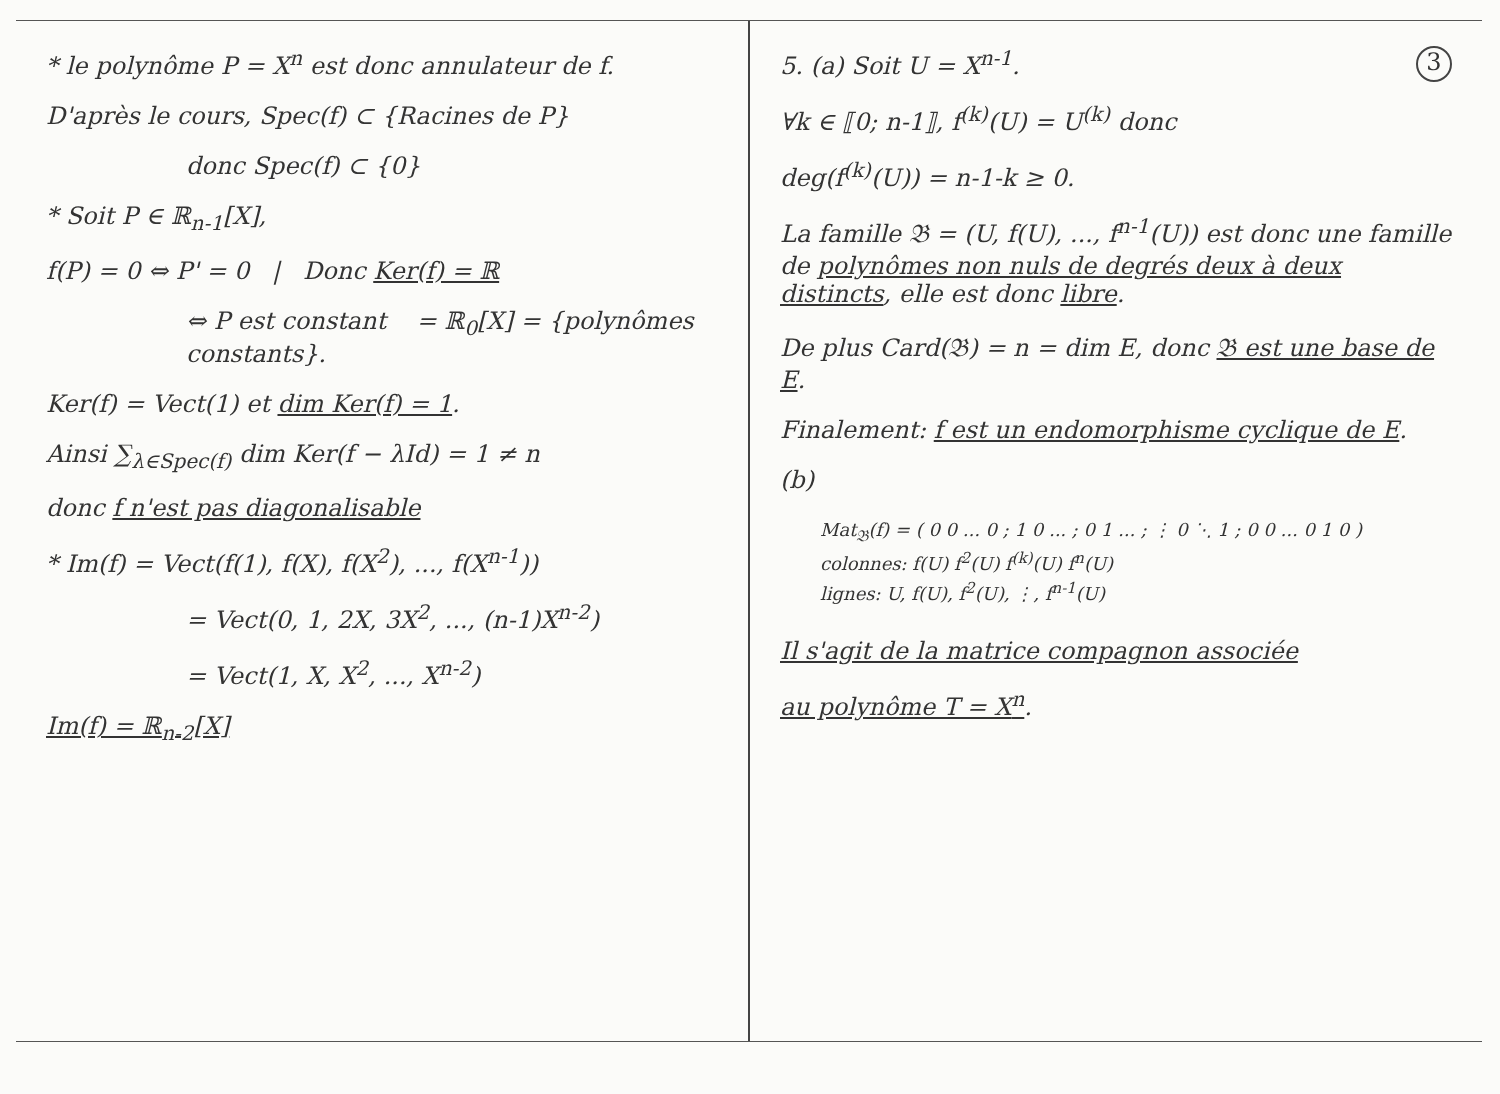* le polynôme P = X<sup>n</sup> est donc annulateur de f.
D'après le cours, Spec(f) ⊂ {Racines de P}
donc Spec(f) ⊂ {0}
* Soit P ∈ ℝ<sub>n-1</sub>[X],
f(P) = 0 ⇔ P' = 0 | Donc Ker(f) = ℝ
⇔ P est constant = ℝ<sub>0</sub>[X] = {polynômes constants}.
Ker(f) = Vect(1) et dim Ker(f) = 1.
Ainsi ∑<sub>λ∈Spec(f)</sub> dim Ker(f − λId) = 1 ≠ n
donc f n'est pas diagonalisable
* Im(f) = Vect(f(1), f(X), f(X<sup>2</sup>), ..., f(X<sup>n-1</sup>))
= Vect(0, 1, 2X, 3X<sup>2</sup>, ..., (n-1)X<sup>n-2</sup>)
= Vect(1, X, X<sup>2</sup>, ..., X<sup>n-2</sup>)
Im(f) = ℝ<sub>n-2</sub>[X]
3
5. (a) Soit U = X<sup>n-1</sup>.
∀k ∈ ⟦0; n-1⟧, f<sup>(k)</sup>(U) = U<sup>(k)</sup> donc
deg(f<sup>(k)</sup>(U)) = n-1-k ≥ 0.
La famille 𝔅 = (U, f(U), ..., f<sup>n-1</sup>(U)) est donc une famille de polynômes non nuls de degrés deux à deux distincts, elle est donc libre.
De plus Card(𝔅) = n = dim E, donc 𝔅 est une base de E.
Finalement: f est un endomorphisme cyclique de E.
(b)
Mat<sub>𝔅</sub>(f) = ( 0 0 ... 0 ; 1 0 ... ; 0 1 ... ; ⋮ 0 ⋱ 1 ; 0 0 ... 0 1 0 )
colonnes: f(U) f<sup>2</sup>(U) f<sup>(k)</sup>(U) f<sup>n</sup>(U)
lignes: U, f(U), f<sup>2</sup>(U), ⋮, f<sup>n-1</sup>(U)
Il s'agit de la matrice compagnon associée
au polynôme T = X<sup>n</sup>.